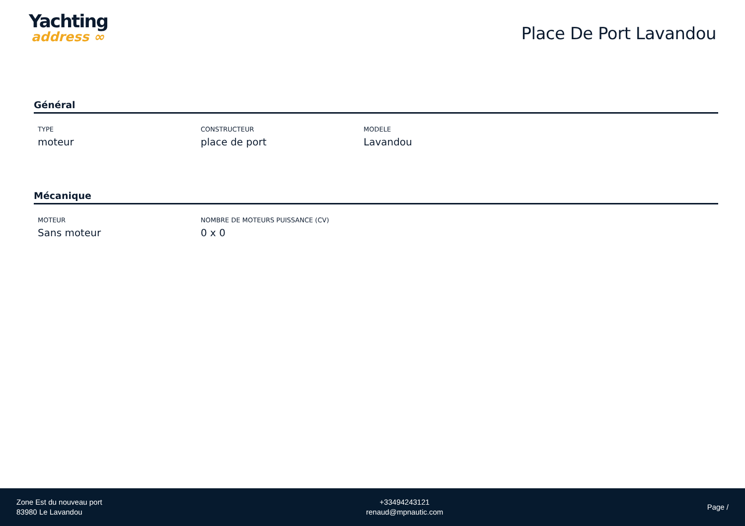Yachting
address ∞
Place De Port Lavandou
Général
TYPE
moteur
CONSTRUCTEUR
place de port
MODELE
Lavandou
Mécanique
MOTEUR
Sans moteur
NOMBRE DE MOTEURS PUISSANCE (CV)
0 x 0
Zone Est du nouveau port
83980 Le Lavandou
+33494243121
renaud@mpnautic.com
Page /